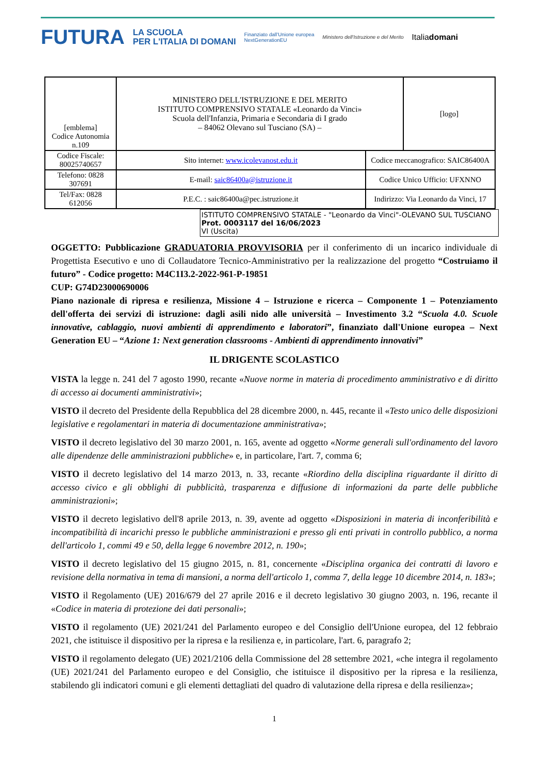FUTURA LA SCUOLA
PER L'ITALIA DI DOMANI Finanziato dall'Unione europea
NextGenerationEU Ministero dell'Istruzione e del Merito Italiadomani
| [emblema] Codice Autonomia n.109 | MINISTERO DELL'ISTRUZIONE E DEL MERITO ISTITUTO COMPRENSIVO STATALE «Leonardo da Vinci» Scuola dell'Infanzia, Primaria e Secondaria di I grado – 84062 Olevano sul Tusciano (SA) – | | [logo] |
| Codice Fiscale: 80025740657 | Sito internet: www.icolevanost.edu.it | Codice meccanografico: SAIC86400A | |
| Telefono: 0828 307691 | E-mail: saic86400a@istruzione.it | Codice Unico Ufficio: UFXNNO | |
| Tel/Fax: 0828 612056 | P.E.C. : saic86400a@pec.istruzione.it | Indirizzo: Via Leonardo da Vinci, 17 | |
ISTITUTO COMPRENSIVO STATALE - "Leonardo da Vinci"-OLEVANO SUL TUSCIANO
Prot. 0003117 del 16/06/2023
VI (Uscita)
OGGETTO: Pubblicazione GRADUATORIA PROVVISORIA per il conferimento di un incarico individuale di Progettista Esecutivo e uno di Collaudatore Tecnico-Amministrativo per la realizzazione del progetto “Costruiamo il futuro” - Codice progetto: M4C1I3.2-2022-961-P-19851
CUP: G74D23000690006
Piano nazionale di ripresa e resilienza, Missione 4 – Istruzione e ricerca – Componente 1 – Potenziamento dell'offerta dei servizi di istruzione: dagli asili nido alle università – Investimento 3.2 “Scuola 4.0. Scuole innovative, cablaggio, nuovi ambienti di apprendimento e laboratori”, finanziato dall'Unione europea – Next Generation EU – “Azione 1: Next generation classrooms - Ambienti di apprendimento innovativi”
IL DRIGENTE SCOLASTICO
VISTA la legge n. 241 del 7 agosto 1990, recante «Nuove norme in materia di procedimento amministrativo e di diritto di accesso ai documenti amministrativi»;
VISTO il decreto del Presidente della Repubblica del 28 dicembre 2000, n. 445, recante il «Testo unico delle disposizioni legislative e regolamentari in materia di documentazione amministrativa»;
VISTO il decreto legislativo del 30 marzo 2001, n. 165, avente ad oggetto «Norme generali sull'ordinamento del lavoro alle dipendenze delle amministrazioni pubbliche» e, in particolare, l'art. 7, comma 6;
VISTO il decreto legislativo del 14 marzo 2013, n. 33, recante «Riordino della disciplina riguardante il diritto di accesso civico e gli obblighi di pubblicità, trasparenza e diffusione di informazioni da parte delle pubbliche amministrazioni»;
VISTO il decreto legislativo dell'8 aprile 2013, n. 39, avente ad oggetto «Disposizioni in materia di inconferibilità e incompatibilità di incarichi presso le pubbliche amministrazioni e presso gli enti privati in controllo pubblico, a norma dell'articolo 1, commi 49 e 50, della legge 6 novembre 2012, n. 190»;
VISTO il decreto legislativo del 15 giugno 2015, n. 81, concernente «Disciplina organica dei contratti di lavoro e revisione della normativa in tema di mansioni, a norma dell'articolo 1, comma 7, della legge 10 dicembre 2014, n. 183»;
VISTO il Regolamento (UE) 2016/679 del 27 aprile 2016 e il decreto legislativo 30 giugno 2003, n. 196, recante il «Codice in materia di protezione dei dati personali»;
VISTO il regolamento (UE) 2021/241 del Parlamento europeo e del Consiglio dell'Unione europea, del 12 febbraio 2021, che istituisce il dispositivo per la ripresa e la resilienza e, in particolare, l'art. 6, paragrafo 2;
VISTO il regolamento delegato (UE) 2021/2106 della Commissione del 28 settembre 2021, «che integra il regolamento (UE) 2021/241 del Parlamento europeo e del Consiglio, che istituisce il dispositivo per la ripresa e la resilienza, stabilendo gli indicatori comuni e gli elementi dettagliati del quadro di valutazione della ripresa e della resilienza»;
1